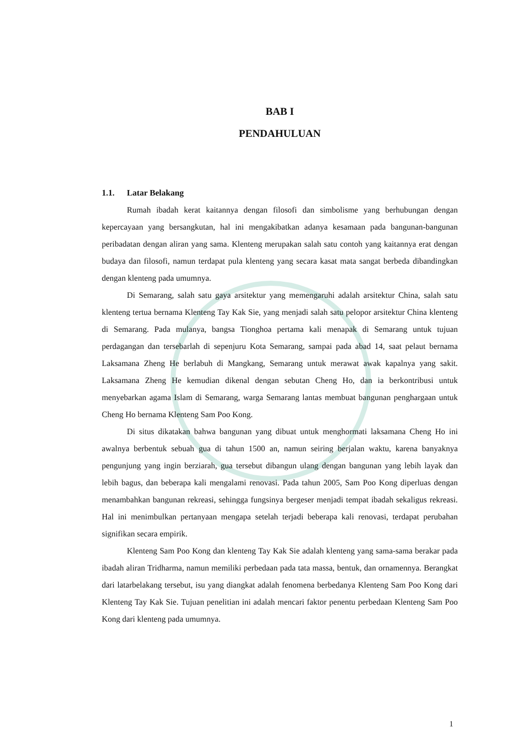BAB I
PENDAHULUAN
1.1. Latar Belakang
Rumah ibadah kerat kaitannya dengan filosofi dan simbolisme yang berhubungan dengan kepercayaan yang bersangkutan, hal ini mengakibatkan adanya kesamaan pada bangunan-bangunan peribadatan dengan aliran yang sama. Klenteng merupakan salah satu contoh yang kaitannya erat dengan budaya dan filosofi, namun terdapat pula klenteng yang secara kasat mata sangat berbeda dibandingkan dengan klenteng pada umumnya.
Di Semarang, salah satu gaya arsitektur yang memengaruhi adalah arsitektur China, salah satu klenteng tertua bernama Klenteng Tay Kak Sie, yang menjadi salah satu pelopor arsitektur China klenteng di Semarang. Pada mulanya, bangsa Tionghoa pertama kali menapak di Semarang untuk tujuan perdagangan dan tersebarlah di sepenjuru Kota Semarang, sampai pada abad 14, saat pelaut bernama Laksamana Zheng He berlabuh di Mangkang, Semarang untuk merawat awak kapalnya yang sakit. Laksamana Zheng He kemudian dikenal dengan sebutan Cheng Ho, dan ia berkontribusi untuk menyebarkan agama Islam di Semarang, warga Semarang lantas membuat bangunan penghargaan untuk Cheng Ho bernama Klenteng Sam Poo Kong.
Di situs dikatakan bahwa bangunan yang dibuat untuk menghormati laksamana Cheng Ho ini awalnya berbentuk sebuah gua di tahun 1500 an, namun seiring berjalan waktu, karena banyaknya pengunjung yang ingin berziarah, gua tersebut dibangun ulang dengan bangunan yang lebih layak dan lebih bagus, dan beberapa kali mengalami renovasi. Pada tahun 2005, Sam Poo Kong diperluas dengan menambahkan bangunan rekreasi, sehingga fungsinya bergeser menjadi tempat ibadah sekaligus rekreasi. Hal ini menimbulkan pertanyaan mengapa setelah terjadi beberapa kali renovasi, terdapat perubahan signifikan secara empirik.
Klenteng Sam Poo Kong dan klenteng Tay Kak Sie adalah klenteng yang sama-sama berakar pada ibadah aliran Tridharma, namun memiliki perbedaan pada tata massa, bentuk, dan ornamennya. Berangkat dari latarbelakang tersebut, isu yang diangkat adalah fenomena berbedanya Klenteng Sam Poo Kong dari Klenteng Tay Kak Sie. Tujuan penelitian ini adalah mencari faktor penentu perbedaan Klenteng Sam Poo Kong dari klenteng pada umumnya.
1